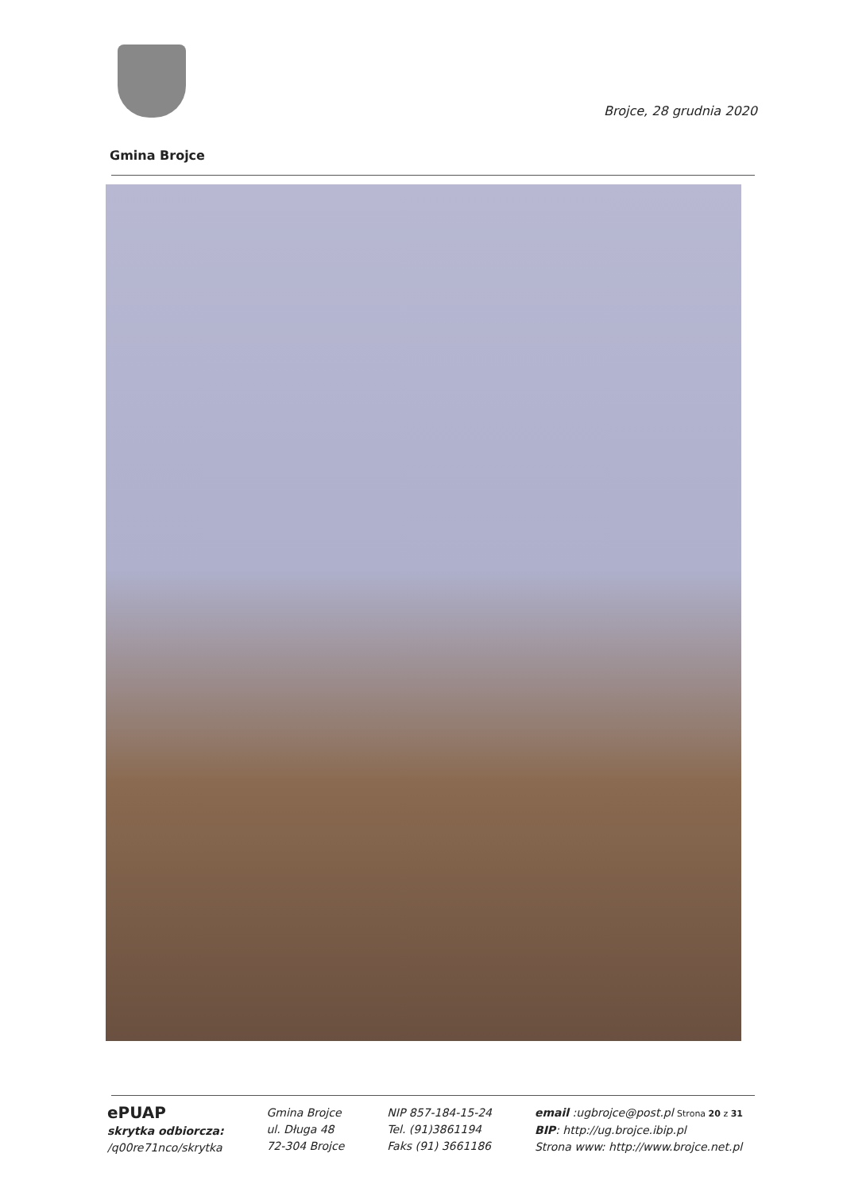Brojce, 28 grudnia 2020
Gmina Brojce
ePUAP
skrytka odbiorcza:
/q00re71nco/skrytka
Gmina Brojce
ul. Długa 48
72-304 Brojce
NIP 857-184-15-24
Tel. (91)3861194
Faks (91) 3661186
email :ugbrojce@post.pl Strona 20 z 31
BIP: http://ug.brojce.ibip.pl
Strona www: http://www.brojce.net.pl